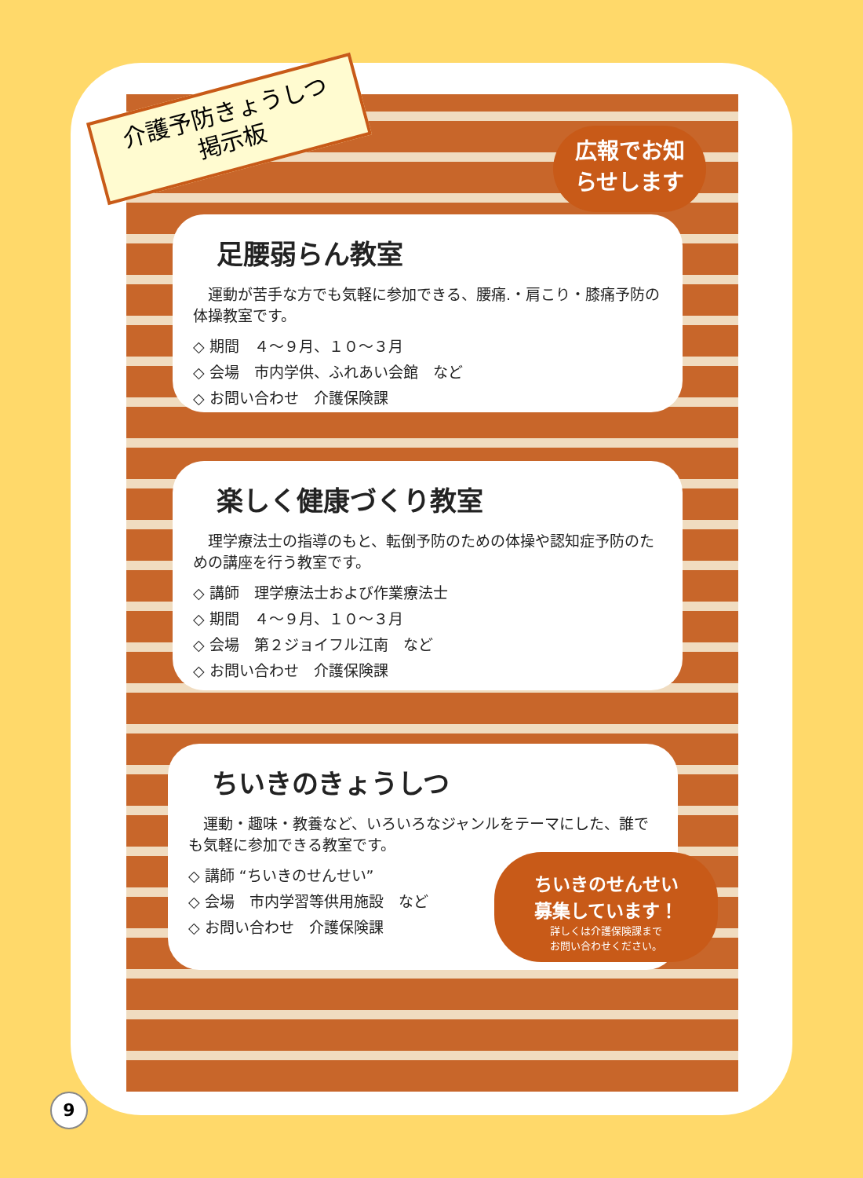介護予防きょうしつ
掲示板
広報でお知
らせします
足腰弱らん教室
　運動が苦手な方でも気軽に参加できる、腰痛.・肩こり・膝痛予防の体操教室です。
◇ 期間　４～９月、１０～３月
◇ 会場　市内学供、ふれあい会館　など
◇ お問い合わせ　介護保険課
楽しく健康づくり教室
　理学療法士の指導のもと、転倒予防のための体操や認知症予防のための講座を行う教室です。
◇ 講師　理学療法士および作業療法士
◇ 期間　４～９月、１０～３月
◇ 会場　第２ジョイフル江南　など
◇ お問い合わせ　介護保険課
ちいきのきょうしつ
　運動・趣味・教養など、いろいろなジャンルをテーマにした、誰でも気軽に参加できる教室です。
◇ 講師 “ちいきのせんせい”
◇ 会場　市内学習等供用施設　など
◇ お問い合わせ　介護保険課
ちいきのせんせい
募集しています！
詳しくは介護保険課まで
お問い合わせください。
9